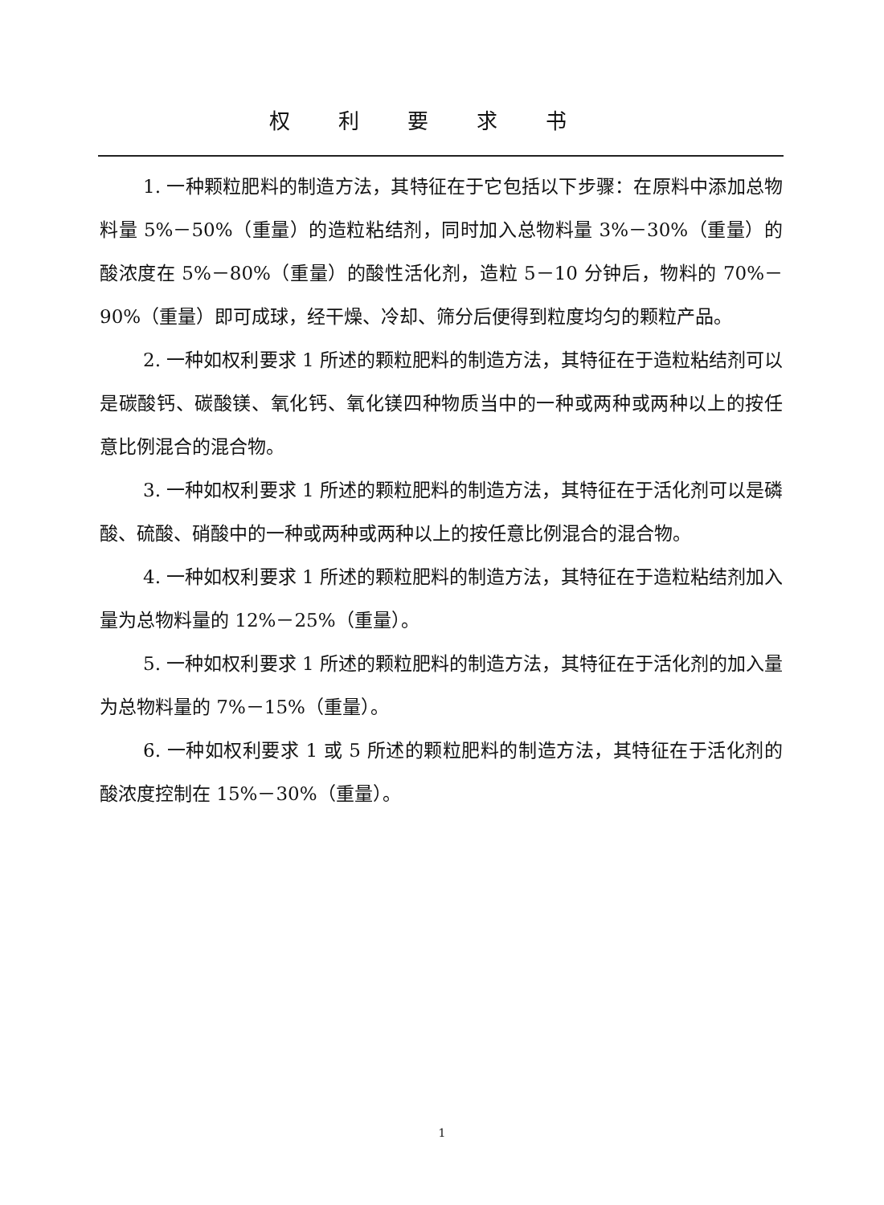权利要求书
1. 一种颗粒肥料的制造方法，其特征在于它包括以下步骤：在原料中添加总物料量 5%－50%（重量）的造粒粘结剂，同时加入总物料量 3%－30%（重量）的酸浓度在 5%－80%（重量）的酸性活化剂，造粒 5－10 分钟后，物料的 70%－90%（重量）即可成球，经干燥、冷却、筛分后便得到粒度均匀的颗粒产品。
2. 一种如权利要求 1 所述的颗粒肥料的制造方法，其特征在于造粒粘结剂可以是碳酸钙、碳酸镁、氧化钙、氧化镁四种物质当中的一种或两种或两种以上的按任意比例混合的混合物。
3. 一种如权利要求 1 所述的颗粒肥料的制造方法，其特征在于活化剂可以是磷酸、硫酸、硝酸中的一种或两种或两种以上的按任意比例混合的混合物。
4. 一种如权利要求 1 所述的颗粒肥料的制造方法，其特征在于造粒粘结剂加入量为总物料量的 12%－25%（重量）。
5. 一种如权利要求 1 所述的颗粒肥料的制造方法，其特征在于活化剂的加入量为总物料量的 7%－15%（重量）。
6. 一种如权利要求 1 或 5 所述的颗粒肥料的制造方法，其特征在于活化剂的酸浓度控制在 15%－30%（重量）。
1